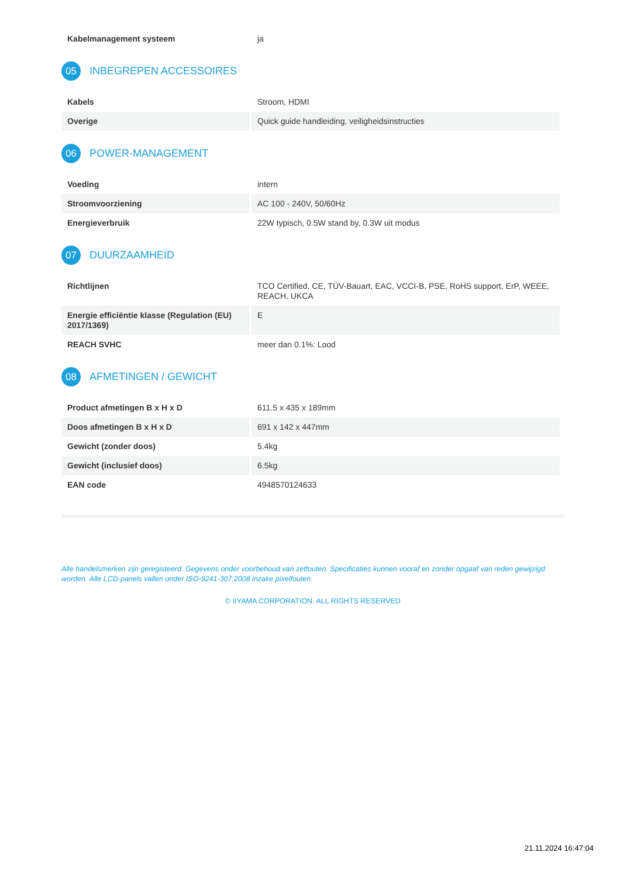| Kabelmanagement systeem | ja |
05 INBEGREPEN ACCESSOIRES
| Kabels | Stroom, HDMI |
| Overige | Quick guide handleiding, veiligheidsinstructies |
06 POWER-MANAGEMENT
| Voeding | intern |
| Stroomvoorziening | AC 100 - 240V, 50/60Hz |
| Energieverbruik | 22W typisch, 0.5W stand by, 0.3W uit modus |
07 DUURZAAMHEID
| Richtlijnen | TCO Certified, CE, TÜV-Bauart, EAC, VCCI-B, PSE, RoHS support, ErP, WEEE, REACH, UKCA |
| Energie efficiëntie klasse (Regulation (EU) 2017/1369) | E |
| REACH SVHC | meer dan 0.1%: Lood |
08 AFMETINGEN / GEWICHT
| Product afmetingen B x H x D | 611.5 x 435 x 189mm |
| Doos afmetingen B x H x D | 691 x 142 x 447mm |
| Gewicht (zonder doos) | 5.4kg |
| Gewicht (inclusief doos) | 6.5kg |
| EAN code | 4948570124633 |
Alle handelsmerken zijn geregisteerd. Gegevens onder voorbehoud van zetfouten. Specificaties kunnen vooraf en zonder opgaaf van reden gewijzigd worden. Alle LCD-panels vallen onder ISO-9241-307:2008 inzake pixelfouten.
© IIYAMA CORPORATION. ALL RIGHTS RESERVED
21.11.2024 16:47:04